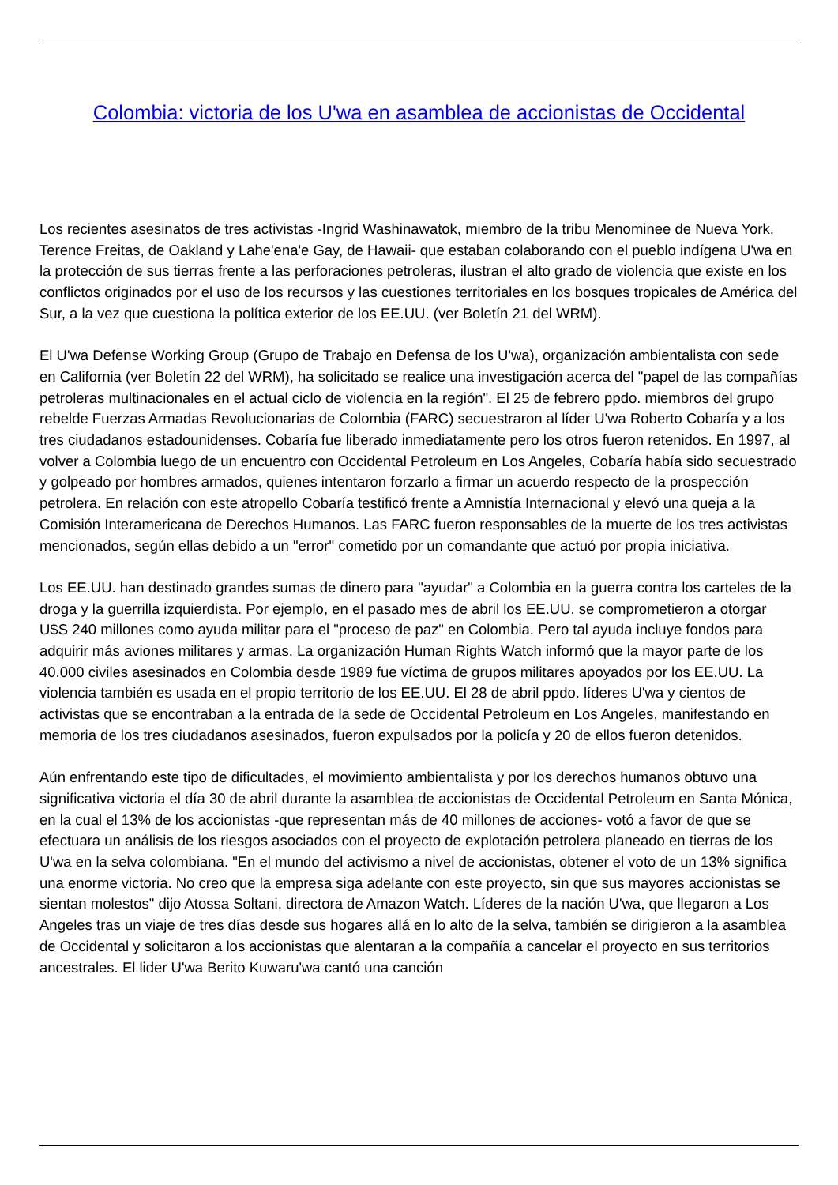Colombia: victoria de los U'wa en asamblea de accionistas de Occidental
Los recientes asesinatos de tres activistas -Ingrid Washinawatok, miembro de la tribu Menominee de Nueva York, Terence Freitas, de Oakland y Lahe'ena'e Gay, de Hawaii- que estaban colaborando con el pueblo indígena U'wa en la protección de sus tierras frente a las perforaciones petroleras, ilustran el alto grado de violencia que existe en los conflictos originados por el uso de los recursos y las cuestiones territoriales en los bosques tropicales de América del Sur, a la vez que cuestiona la política exterior de los EE.UU. (ver Boletín 21 del WRM).
El U'wa Defense Working Group (Grupo de Trabajo en Defensa de los U'wa), organización ambientalista con sede en California (ver Boletín 22 del WRM), ha solicitado se realice una investigación acerca del "papel de las compañías petroleras multinacionales en el actual ciclo de violencia en la región". El 25 de febrero ppdo. miembros del grupo rebelde Fuerzas Armadas Revolucionarias de Colombia (FARC) secuestraron al líder U'wa Roberto Cobaría y a los tres ciudadanos estadounidenses. Cobaría fue liberado inmediatamente pero los otros fueron retenidos. En 1997, al volver a Colombia luego de un encuentro con Occidental Petroleum en Los Angeles, Cobaría había sido secuestrado y golpeado por hombres armados, quienes intentaron forzarlo a firmar un acuerdo respecto de la prospección petrolera. En relación con este atropello Cobaría testificó frente a Amnistía Internacional y elevó una queja a la Comisión Interamericana de Derechos Humanos. Las FARC fueron responsables de la muerte de los tres activistas mencionados, según ellas debido a un "error" cometido por un comandante que actuó por propia iniciativa.
Los EE.UU. han destinado grandes sumas de dinero para "ayudar" a Colombia en la guerra contra los carteles de la droga y la guerrilla izquierdista. Por ejemplo, en el pasado mes de abril los EE.UU. se comprometieron a otorgar U$S 240 millones como ayuda militar para el "proceso de paz" en Colombia. Pero tal ayuda incluye fondos para adquirir más aviones militares y armas. La organización Human Rights Watch informó que la mayor parte de los 40.000 civiles asesinados en Colombia desde 1989 fue víctima de grupos militares apoyados por los EE.UU. La violencia también es usada en el propio territorio de los EE.UU. El 28 de abril ppdo. líderes U'wa y cientos de activistas que se encontraban a la entrada de la sede de Occidental Petroleum en Los Angeles, manifestando en memoria de los tres ciudadanos asesinados, fueron expulsados por la policía y 20 de ellos fueron detenidos.
Aún enfrentando este tipo de dificultades, el movimiento ambientalista y por los derechos humanos obtuvo una significativa victoria el día 30 de abril durante la asamblea de accionistas de Occidental Petroleum en Santa Mónica, en la cual el 13% de los accionistas -que representan más de 40 millones de acciones- votó a favor de que se efectuara un análisis de los riesgos asociados con el proyecto de explotación petrolera planeado en tierras de los U'wa en la selva colombiana. "En el mundo del activismo a nivel de accionistas, obtener el voto de un 13% significa una enorme victoria. No creo que la empresa siga adelante con este proyecto, sin que sus mayores accionistas se sientan molestos" dijo Atossa Soltani, directora de Amazon Watch. Líderes de la nación U'wa, que llegaron a Los Angeles tras un viaje de tres días desde sus hogares allá en lo alto de la selva, también se dirigieron a la asamblea de Occidental y solicitaron a los accionistas que alentaran a la compañía a cancelar el proyecto en sus territorios ancestrales. El lider U'wa Berito Kuwaru'wa cantó una canción